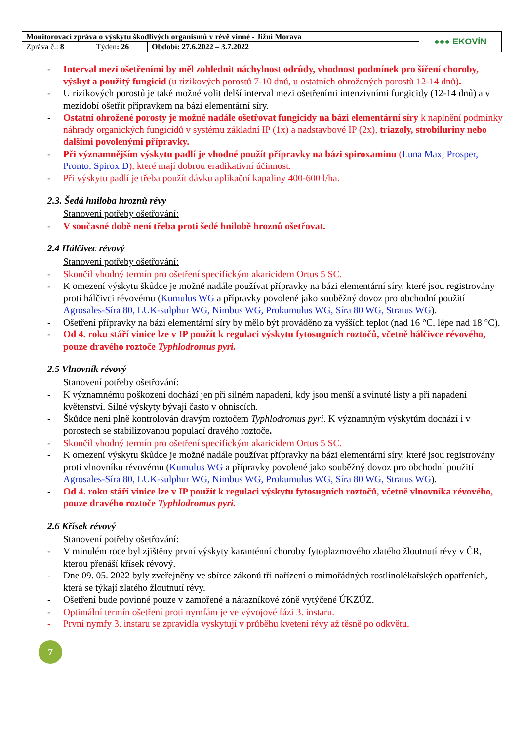| Monitorovací zpráva o výskytu škodlivých organismů v révě vinné - Jižní Morava | | | ●●● EKOVÍN |
| Zpráva č.: 8 | Týden : 26 | Období: 27.6.2022 – 3.7.2022 | |
- Interval mezi ošetřeními by měl zohlednit náchylnost odrůdy, vhodnost podmínek pro šíření choroby, výskyt a použitý fungicid (u rizikových porostů 7-10 dnů, u ostatních ohrožených porostů 12-14 dnů).
- U rizikových porostů je také možné volit delší interval mezi ošetřeními intenzivními fungicidy (12-14 dnů) a v mezidobí ošetřit přípravkem na bázi elementární síry.
- Ostatní ohrožené porosty je možné nadále ošetřovat fungicidy na bázi elementární síry k naplnění podmínky náhrady organických fungicidů v systému základní IP (1x) a nadstavbové IP (2x), triazoly, strobiluriny nebo dalšími povolenými přípravky.
- Při významnějším výskytu padlí je vhodné použít přípravky na bázi spiroxaminu (Luna Max, Prosper, Pronto, Spirox D), které mají dobrou eradikativní účinnost.
- Při výskytu padlí je třeba použít dávku aplikační kapaliny 400-600 l/ha.
2.3. Šedá hniloba hroznů révy
Stanovení potřeby ošetřování:
- V současné době není třeba proti šedé hnilobě hroznů ošetřovat.
2.4 Hálčivec révový
Stanovení potřeby ošetřování:
- Skončil vhodný termín pro ošetření specifickým akaricidem Ortus 5 SC.
- K omezení výskytu škůdce je možné nadále používat přípravky na bázi elementární síry, které jsou registrovány proti hálčivci révovému (Kumulus WG a přípravky povolené jako souběžný dovoz pro obchodní použití Agrosales-Síra 80, LUK-sulphur WG, Nimbus WG, Prokumulus WG, Síra 80 WG, Stratus WG).
- Ošetření přípravky na bázi elementární síry by mělo být prováděno za vyšších teplot (nad 16 °C, lépe nad 18 °C).
- Od 4. roku stáří vinice lze v IP použít k regulaci výskytu fytosugních roztočů, včetně hálčivce révového, pouze dravého roztoče Typhlodromus pyri.
2.5 Vlnovník révový
Stanovení potřeby ošetřování:
- K významnému poškození dochází jen při silném napadení, kdy jsou menší a svinuté listy a při napadení květenství. Silné výskyty bývají často v ohniscích.
- Škůdce není plně kontrolován dravým roztočem Typhlodromus pyri. K významným výskytům dochází i v porostech se stabilizovanou populací dravého roztoče.
- Skončil vhodný termín pro ošetření specifickým akaricidem Ortus 5 SC.
- K omezení výskytu škůdce je možné nadále používat přípravky na bázi elementární síry, které jsou registrovány proti vlnovníku révovému (Kumulus WG a přípravky povolené jako souběžný dovoz pro obchodní použití Agrosales-Síra 80, LUK-sulphur WG, Nimbus WG, Prokumulus WG, Síra 80 WG, Stratus WG).
- Od 4. roku stáří vinice lze v IP použít k regulaci výskytu fytosugních roztočů, včetně vlnovníka révového, pouze dravého roztoče Typhlodromus pyri.
2.6 Křísek révový
Stanovení potřeby ošetřování:
- V minulém roce byl zjištěny první výskyty karanténní choroby fytoplazmového zlatého žloutnutí révy v ČR, kterou přenáší křísek révový.
- Dne 09. 05. 2022 byly zveřejněny ve sbírce zákonů tři nařízení o mimořádných rostlinolékařských opatřeních, která se týkají zlatého žloutnutí révy.
- Ošetření bude povinné pouze v zamořené a nárazníkové zóně vytýčené ÚKZÚZ.
- Optimální termín ošetření proti nymfám je ve vývojové fázi 3. instaru.
- První nymfy 3. instaru se zpravidla vyskytují v průběhu kvetení révy až těsně po odkvětu.
7